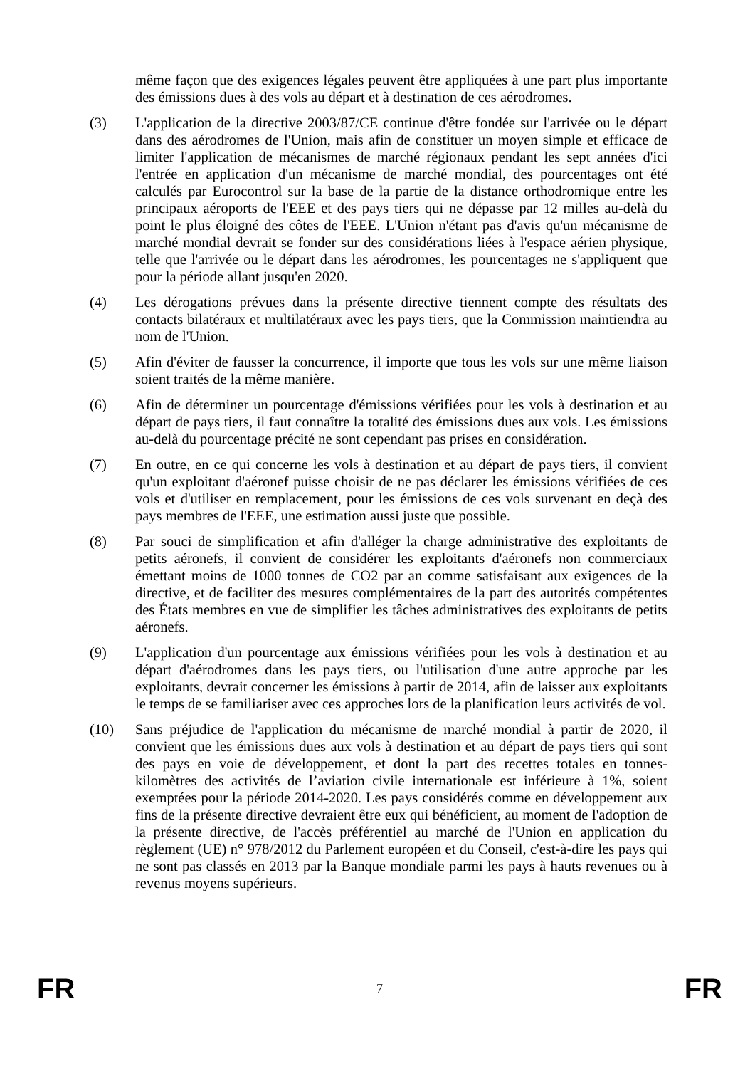même façon que des exigences légales peuvent être appliquées à une part plus importante des émissions dues à des vols au départ et à destination de ces aérodromes.
(3) L'application de la directive 2003/87/CE continue d'être fondée sur l'arrivée ou le départ dans des aérodromes de l'Union, mais afin de constituer un moyen simple et efficace de limiter l'application de mécanismes de marché régionaux pendant les sept années d'ici l'entrée en application d'un mécanisme de marché mondial, des pourcentages ont été calculés par Eurocontrol sur la base de la partie de la distance orthodromique entre les principaux aéroports de l'EEE et des pays tiers qui ne dépasse par 12 milles au-delà du point le plus éloigné des côtes de l'EEE. L'Union n'étant pas d'avis qu'un mécanisme de marché mondial devrait se fonder sur des considérations liées à l'espace aérien physique, telle que l'arrivée ou le départ dans les aérodromes, les pourcentages ne s'appliquent que pour la période allant jusqu'en 2020.
(4) Les dérogations prévues dans la présente directive tiennent compte des résultats des contacts bilatéraux et multilatéraux avec les pays tiers, que la Commission maintiendra au nom de l'Union.
(5) Afin d'éviter de fausser la concurrence, il importe que tous les vols sur une même liaison soient traités de la même manière.
(6) Afin de déterminer un pourcentage d'émissions vérifiées pour les vols à destination et au départ de pays tiers, il faut connaître la totalité des émissions dues aux vols. Les émissions au-delà du pourcentage précité ne sont cependant pas prises en considération.
(7) En outre, en ce qui concerne les vols à destination et au départ de pays tiers, il convient qu'un exploitant d'aéronef puisse choisir de ne pas déclarer les émissions vérifiées de ces vols et d'utiliser en remplacement, pour les émissions de ces vols survenant en deçà des pays membres de l'EEE, une estimation aussi juste que possible.
(8) Par souci de simplification et afin d'alléger la charge administrative des exploitants de petits aéronefs, il convient de considérer les exploitants d'aéronefs non commerciaux émettant moins de 1000 tonnes de CO2 par an comme satisfaisant aux exigences de la directive, et de faciliter des mesures complémentaires de la part des autorités compétentes des États membres en vue de simplifier les tâches administratives des exploitants de petits aéronefs.
(9) L'application d'un pourcentage aux émissions vérifiées pour les vols à destination et au départ d'aérodromes dans les pays tiers, ou l'utilisation d'une autre approche par les exploitants, devrait concerner les émissions à partir de 2014, afin de laisser aux exploitants le temps de se familiariser avec ces approches lors de la planification leurs activités de vol.
(10) Sans préjudice de l'application du mécanisme de marché mondial à partir de 2020, il convient que les émissions dues aux vols à destination et au départ de pays tiers qui sont des pays en voie de développement, et dont la part des recettes totales en tonnes-kilomètres des activités de l’aviation civile internationale est inférieure à 1%, soient exemptées pour la période 2014-2020. Les pays considérés comme en développement aux fins de la présente directive devraient être eux qui bénéficient, au moment de l'adoption de la présente directive, de l'accès préférentiel au marché de l'Union en application du règlement (UE) n° 978/2012 du Parlement européen et du Conseil, c'est-à-dire les pays qui ne sont pas classés en 2013 par la Banque mondiale parmi les pays à hauts revenues ou à revenus moyens supérieurs.
FR 7 FR